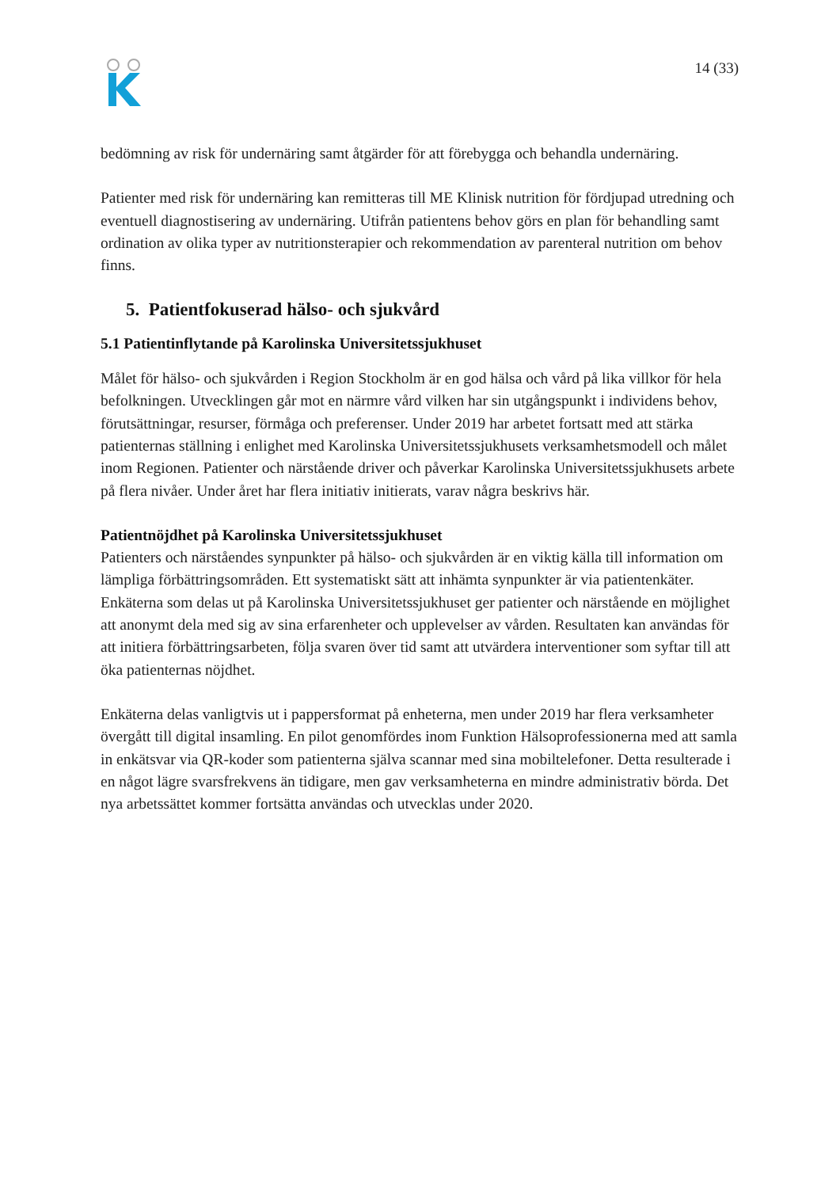14 (33)
bedömning av risk för undernäring samt åtgärder för att förebygga och behandla undernäring.
Patienter med risk för undernäring kan remitteras till ME Klinisk nutrition för fördjupad utredning och eventuell diagnostisering av undernäring. Utifrån patientens behov görs en plan för behandling samt ordination av olika typer av nutritionsterapier och rekommendation av parenteral nutrition om behov finns.
5. Patientfokuserad hälso- och sjukvård
5.1 Patientinflytande på Karolinska Universitetssjukhuset
Målet för hälso- och sjukvården i Region Stockholm är en god hälsa och vård på lika villkor för hela befolkningen. Utvecklingen går mot en närmre vård vilken har sin utgångspunkt i individens behov, förutsättningar, resurser, förmåga och preferenser. Under 2019 har arbetet fortsatt med att stärka patienternas ställning i enlighet med Karolinska Universitetssjukhusets verksamhetsmodell och målet inom Regionen. Patienter och närstående driver och påverkar Karolinska Universitetssjukhusets arbete på flera nivåer. Under året har flera initiativ initierats, varav några beskrivs här.
Patientnöjdhet på Karolinska Universitetssjukhuset
Patienters och närståendes synpunkter på hälso- och sjukvården är en viktig källa till information om lämpliga förbättringsområden. Ett systematiskt sätt att inhämta synpunkter är via patientenkäter. Enkäterna som delas ut på Karolinska Universitetssjukhuset ger patienter och närstående en möjlighet att anonymt dela med sig av sina erfarenheter och upplevelser av vården. Resultaten kan användas för att initiera förbättringsarbeten, följa svaren över tid samt att utvärdera interventioner som syftar till att öka patienternas nöjdhet.
Enkäterna delas vanligtvis ut i pappersformat på enheterna, men under 2019 har flera verksamheter övergått till digital insamling. En pilot genomfördes inom Funktion Hälsoprofessionerna med att samla in enkätsvar via QR-koder som patienterna själva scannar med sina mobiltelefoner. Detta resulterade i en något lägre svarsfrekvens än tidigare, men gav verksamheterna en mindre administrativ börda. Det nya arbetssättet kommer fortsätta användas och utvecklas under 2020.